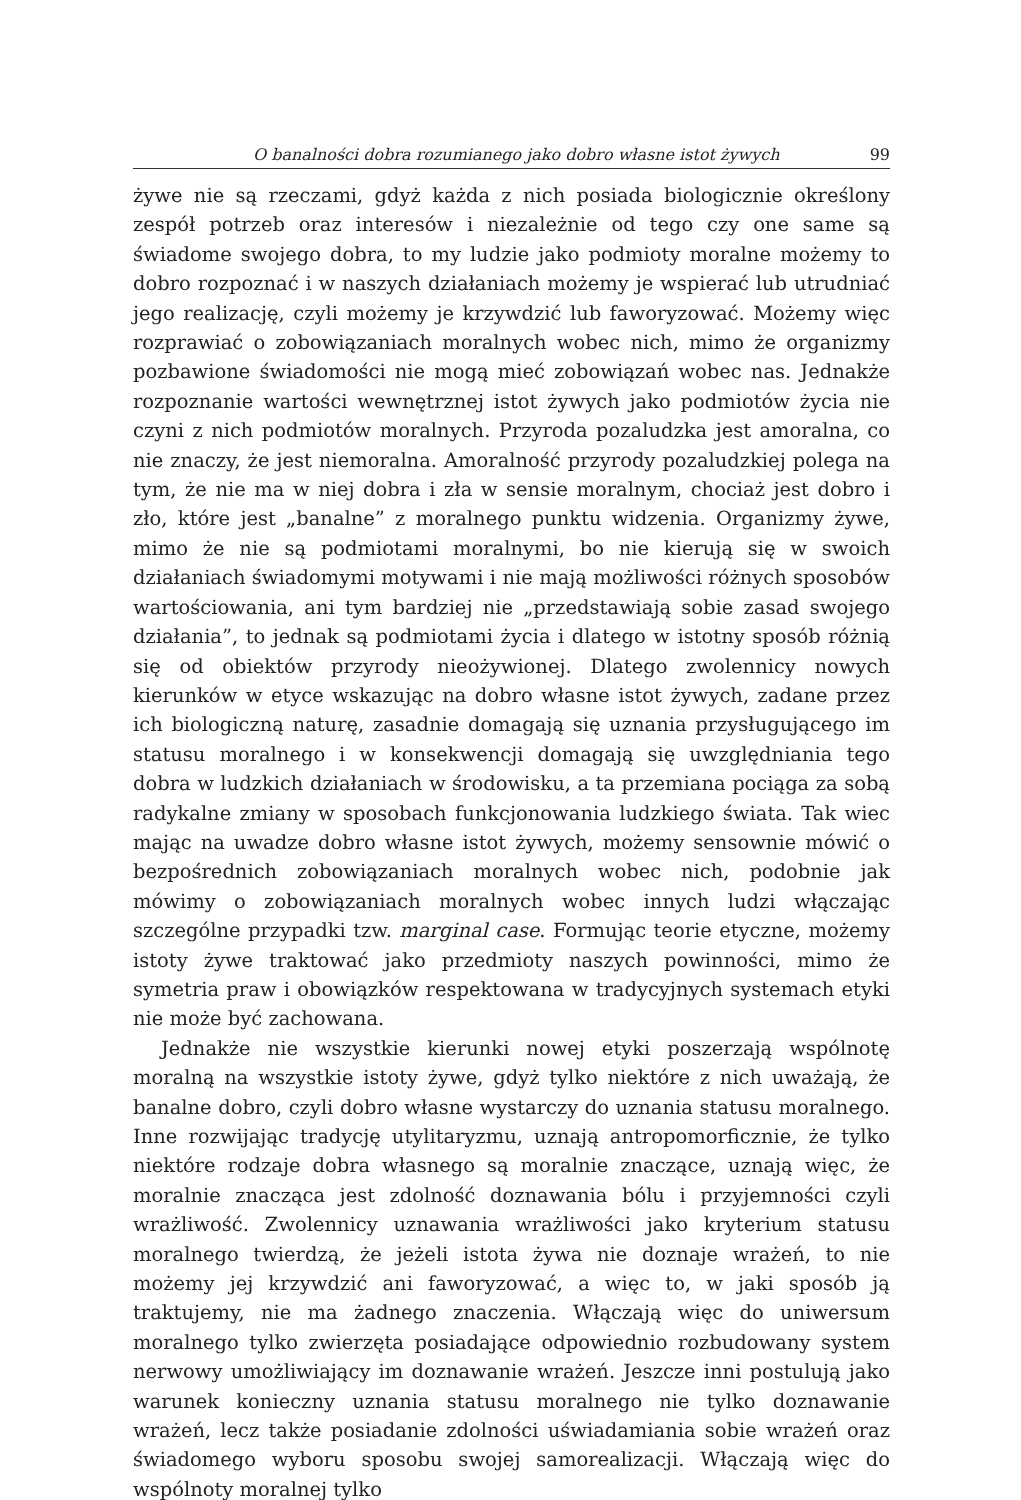O banalności dobra rozumianego jako dobro własne istot żywych 99
żywe nie są rzeczami, gdyż każda z nich posiada biologicznie określony zespół potrzeb oraz interesów i niezależnie od tego czy one same są świadome swojego dobra, to my ludzie jako podmioty moralne możemy to dobro rozpoznać i w naszych działaniach możemy je wspierać lub utrudniać jego realizację, czyli możemy je krzywdzić lub faworyzować. Możemy więc rozprawiać o zobowiązaniach moralnych wobec nich, mimo że organizmy pozbawione świadomości nie mogą mieć zobowiązań wobec nas. Jednakże rozpoznanie wartości wewnętrznej istot żywych jako podmiotów życia nie czyni z nich podmiotów moralnych. Przyroda pozaludzka jest amoralna, co nie znaczy, że jest niemoralna. Amoralność przyrody pozaludzkiej polega na tym, że nie ma w niej dobra i zła w sensie moralnym, chociaż jest dobro i zło, które jest „banalne” z moralnego punktu widzenia. Organizmy żywe, mimo że nie są podmiotami moralnymi, bo nie kierują się w swoich działaniach świadomymi motywami i nie mają możliwości różnych sposobów wartościowania, ani tym bardziej nie „przedstawiają sobie zasad swojego działania”, to jednak są podmiotami życia i dlatego w istotny sposób różnią się od obiektów przyrody nieożywionej. Dlatego zwolennicy nowych kierunków w etyce wskazując na dobro własne istot żywych, zadane przez ich biologiczną naturę, zasadnie domagają się uznania przysługującego im statusu moralnego i w konsekwencji domagają się uwzględniania tego dobra w ludzkich działaniach w środowisku, a ta przemiana pociąga za sobą radykalne zmiany w sposobach funkcjonowania ludzkiego świata. Tak wiec mając na uwadze dobro własne istot żywych, możemy sensownie mówić o bezpośrednich zobowiązaniach moralnych wobec nich, podobnie jak mówimy o zobowiązaniach moralnych wobec innych ludzi włączając szczególne przypadki tzw. marginal case. Formując teorie etyczne, możemy istoty żywe traktować jako przedmioty naszych powinności, mimo że symetria praw i obowiązków respektowana w tradycyjnych systemach etyki nie może być zachowana.
Jednakże nie wszystkie kierunki nowej etyki poszerzają wspólnotę moralną na wszystkie istoty żywe, gdyż tylko niektóre z nich uważają, że banalne dobro, czyli dobro własne wystarczy do uznania statusu moralnego. Inne rozwijając tradycję utylitaryzmu, uznają antropomorficznie, że tylko niektóre rodzaje dobra własnego są moralnie znaczące, uznają więc, że moralnie znacząca jest zdolność doznawania bólu i przyjemności czyli wrażliwość. Zwolennicy uznawania wrażliwości jako kryterium statusu moralnego twierdzą, że jeżeli istota żywa nie doznaje wrażeń, to nie możemy jej krzywdzić ani faworyzować, a więc to, w jaki sposób ją traktujemy, nie ma żadnego znaczenia. Włączają więc do uniwersum moralnego tylko zwierzęta posiadające odpowiednio rozbudowany system nerwowy umożliwiający im doznawanie wrażeń. Jeszcze inni postulują jako warunek konieczny uznania statusu moralnego nie tylko doznawanie wrażeń, lecz także posiadanie zdolności uświadamiania sobie wrażeń oraz świadomego wyboru sposobu swojej samorealizacji. Włączają więc do wspólnoty moralnej tylko